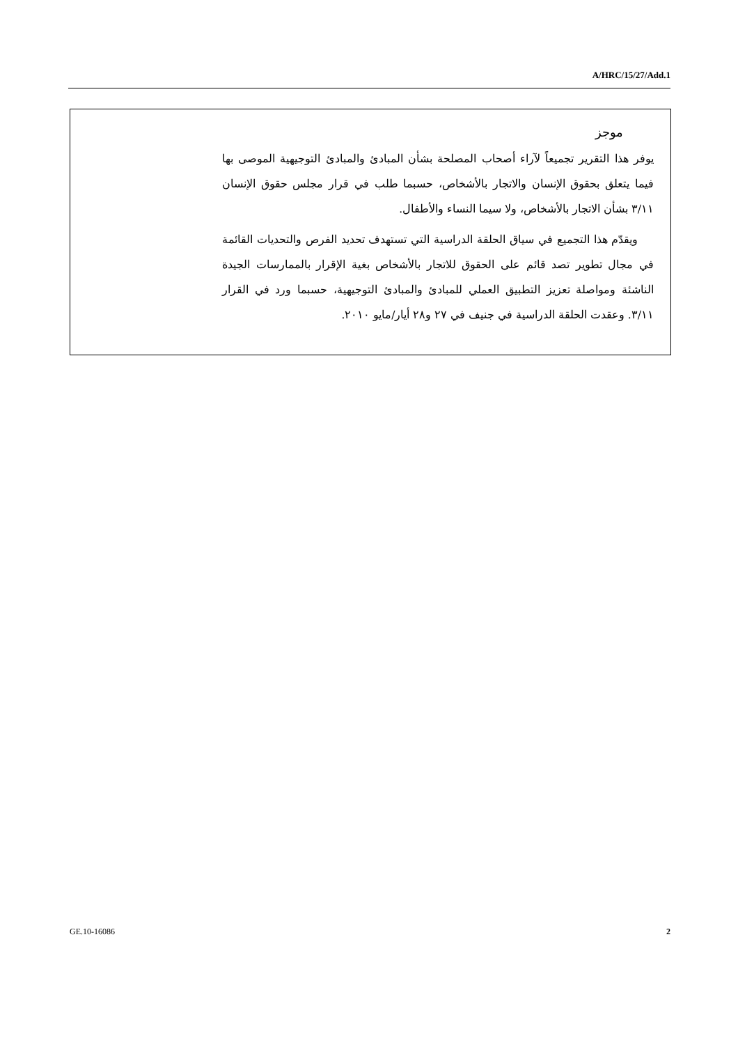A/HRC/15/27/Add.1
موجز
يوفر هذا التقرير تجميعاً لآراء أصحاب المصلحة بشأن المبادئ والمبادئ التوجيهية الموصى بها فيما يتعلق بحقوق الإنسان والاتجار بالأشخاص، حسبما طلب في قرار مجلس حقوق الإنسان ٣/١١ بشأن الاتجار بالأشخاص، ولا سيما النساء والأطفال.
ويقدّم هذا التجميع في سياق الحلقة الدراسية التي تستهدف تحديد الفرص والتحديات القائمة في مجال تطوير تصد قائم على الحقوق للاتجار بالأشخاص بغية الإقرار بالممارسات الجيدة الناشئة ومواصلة تعزيز التطبيق العملي للمبادئ والمبادئ التوجيهية، حسبما ورد في القرار ٣/١١. وعقدت الحلقة الدراسية في جنيف في ٢٧ و٢٨ أيار/مايو ٢٠١٠.
GE.10-16086 2